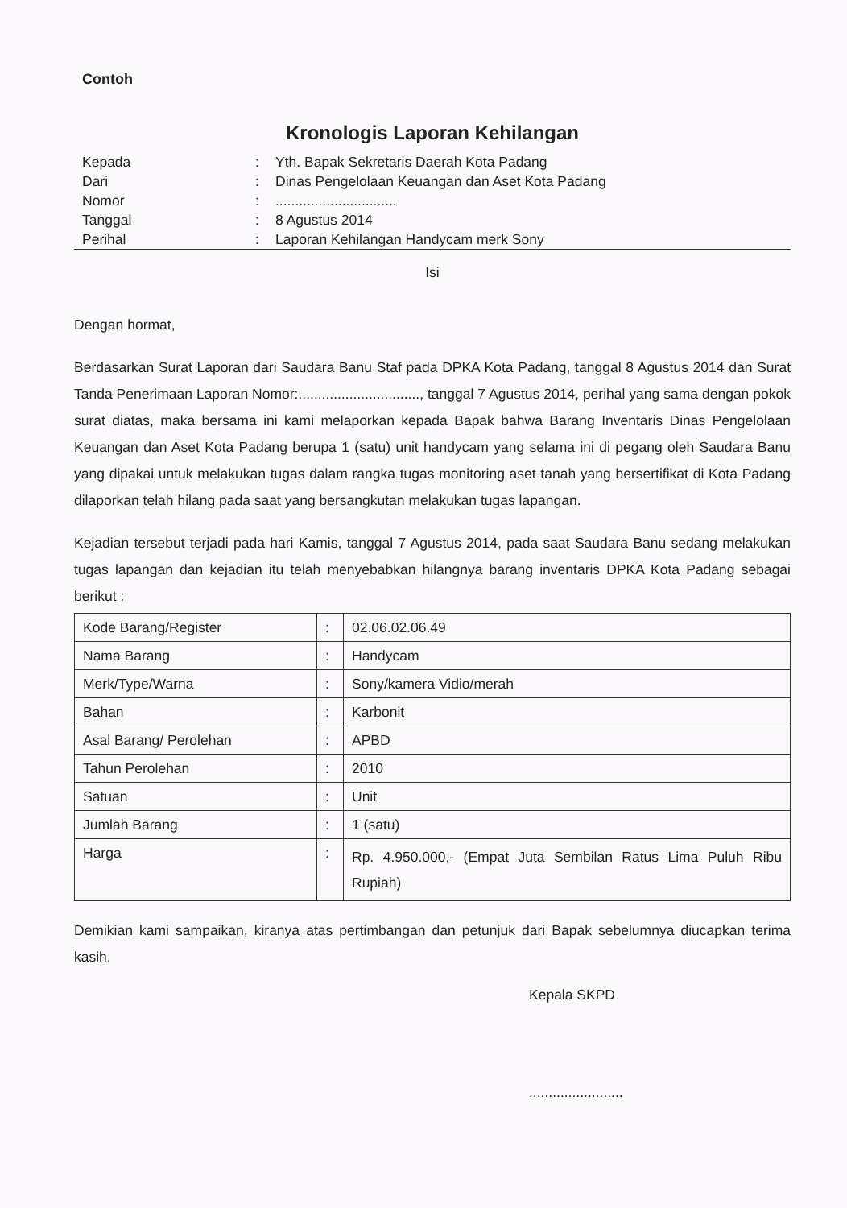Contoh
Kronologis Laporan Kehilangan
| Kepada | : | Yth. Bapak Sekretaris Daerah Kota Padang |
| Dari | : | Dinas Pengelolaan Keuangan dan Aset Kota Padang |
| Nomor | : | ............................... |
| Tanggal | : | 8 Agustus 2014 |
| Perihal | : | Laporan Kehilangan Handycam merk Sony |
Isi
Dengan hormat,
Berdasarkan Surat Laporan dari Saudara Banu Staf pada DPKA Kota Padang, tanggal 8 Agustus 2014 dan Surat Tanda Penerimaan Laporan Nomor:..............................., tanggal 7 Agustus 2014, perihal yang sama dengan pokok surat diatas, maka bersama ini kami melaporkan kepada Bapak bahwa Barang Inventaris Dinas Pengelolaan Keuangan dan Aset Kota Padang berupa 1 (satu) unit handycam yang selama ini di pegang oleh Saudara Banu yang dipakai untuk melakukan tugas dalam rangka tugas monitoring aset tanah yang bersertifikat di Kota Padang dilaporkan telah hilang pada saat yang bersangkutan melakukan tugas lapangan.
Kejadian tersebut terjadi pada hari Kamis, tanggal 7 Agustus 2014, pada saat Saudara Banu sedang melakukan tugas lapangan dan kejadian itu telah menyebabkan hilangnya barang inventaris DPKA Kota Padang sebagai berikut :
| Kode Barang/Register | : | 02.06.02.06.49 |
| Nama Barang | : | Handycam |
| Merk/Type/Warna | : | Sony/kamera Vidio/merah |
| Bahan | : | Karbonit |
| Asal Barang/ Perolehan | : | APBD |
| Tahun Perolehan | : | 2010 |
| Satuan | : | Unit |
| Jumlah Barang | : | 1 (satu) |
| Harga | : | Rp. 4.950.000,- (Empat Juta Sembilan Ratus Lima Puluh Ribu Rupiah) |
Demikian kami sampaikan, kiranya atas pertimbangan dan petunjuk dari Bapak sebelumnya diucapkan terima kasih.
Kepala SKPD
........................